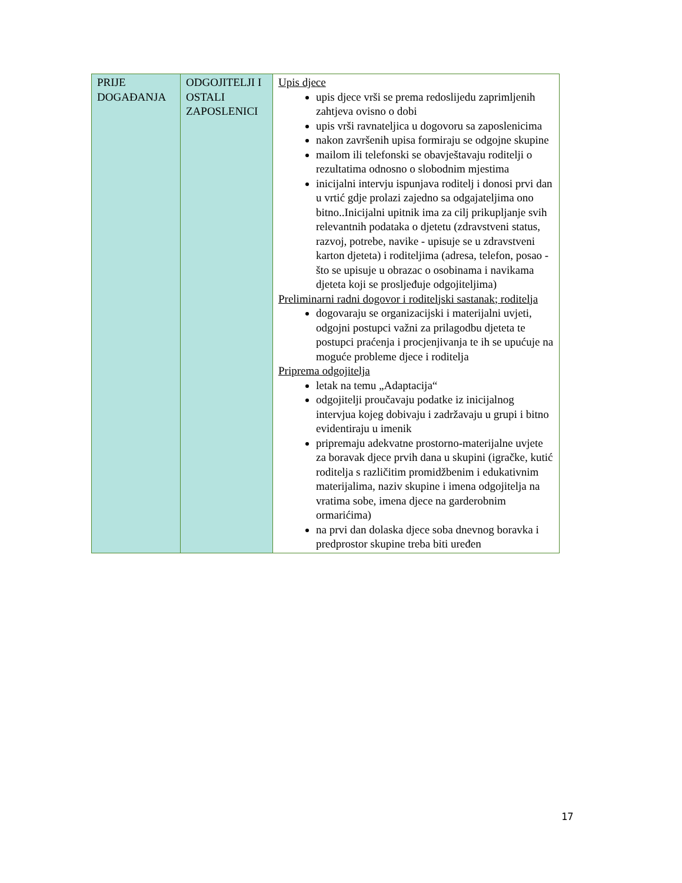| PRIJE DOGAĐANJA | ODGOJITELJI I OSTALI ZAPOSLENICI | Upis djece upis djece vrši se prema redoslijedu zaprimljenih zahtjeva ovisno o dobi upis vrši ravnateljica u dogovoru sa zaposlenicima nakon završenih upisa formiraju se odgojne skupine mailom ili telefonski se obavještavaju roditelji o rezultatima odnosno o slobodnim mjestima inicijalni intervju ispunjava roditelj i donosi prvi dan u vrtić gdje prolazi zajedno sa odgajateljima ono bitno..Inicijalni upitnik ima za cilj prikupljanje svih relevantnih podataka o djetetu (zdravstveni status, razvoj, potrebe, navike - upisuje se u zdravstveni karton djeteta) i roditeljima (adresa, telefon, posao - što se upisuje u obrazac o osobinama i navikama djeteta koji se prosljeđuje odgojiteljima) Preliminarni radni dogovor i roditeljski sastanak; roditelja dogovaraju se organizacijski i materijalni uvjeti, odgojni postupci važni za prilagodbu djeteta te postupci praćenja i procjenjivanja te ih se upućuje na moguće probleme djece i roditelja Priprema odgojitelja letak na temu „Adaptacija“ odgojitelji proučavaju podatke iz inicijalnog intervjua kojeg dobivaju i zadržavaju u grupi i bitno evidentiraju u imenik pripremaju adekvatne prostorno-materijalne uvjete za boravak djece prvih dana u skupini (igračke, kutić roditelja s različitim promidžbenim i edukativnim materijalima, naziv skupine i imena odgojitelja na vratima sobe, imena djece na garderobnim ormarićima) na prvi dan dolaska djece soba dnevnog boravka i predprostor skupine treba biti uređen |
17